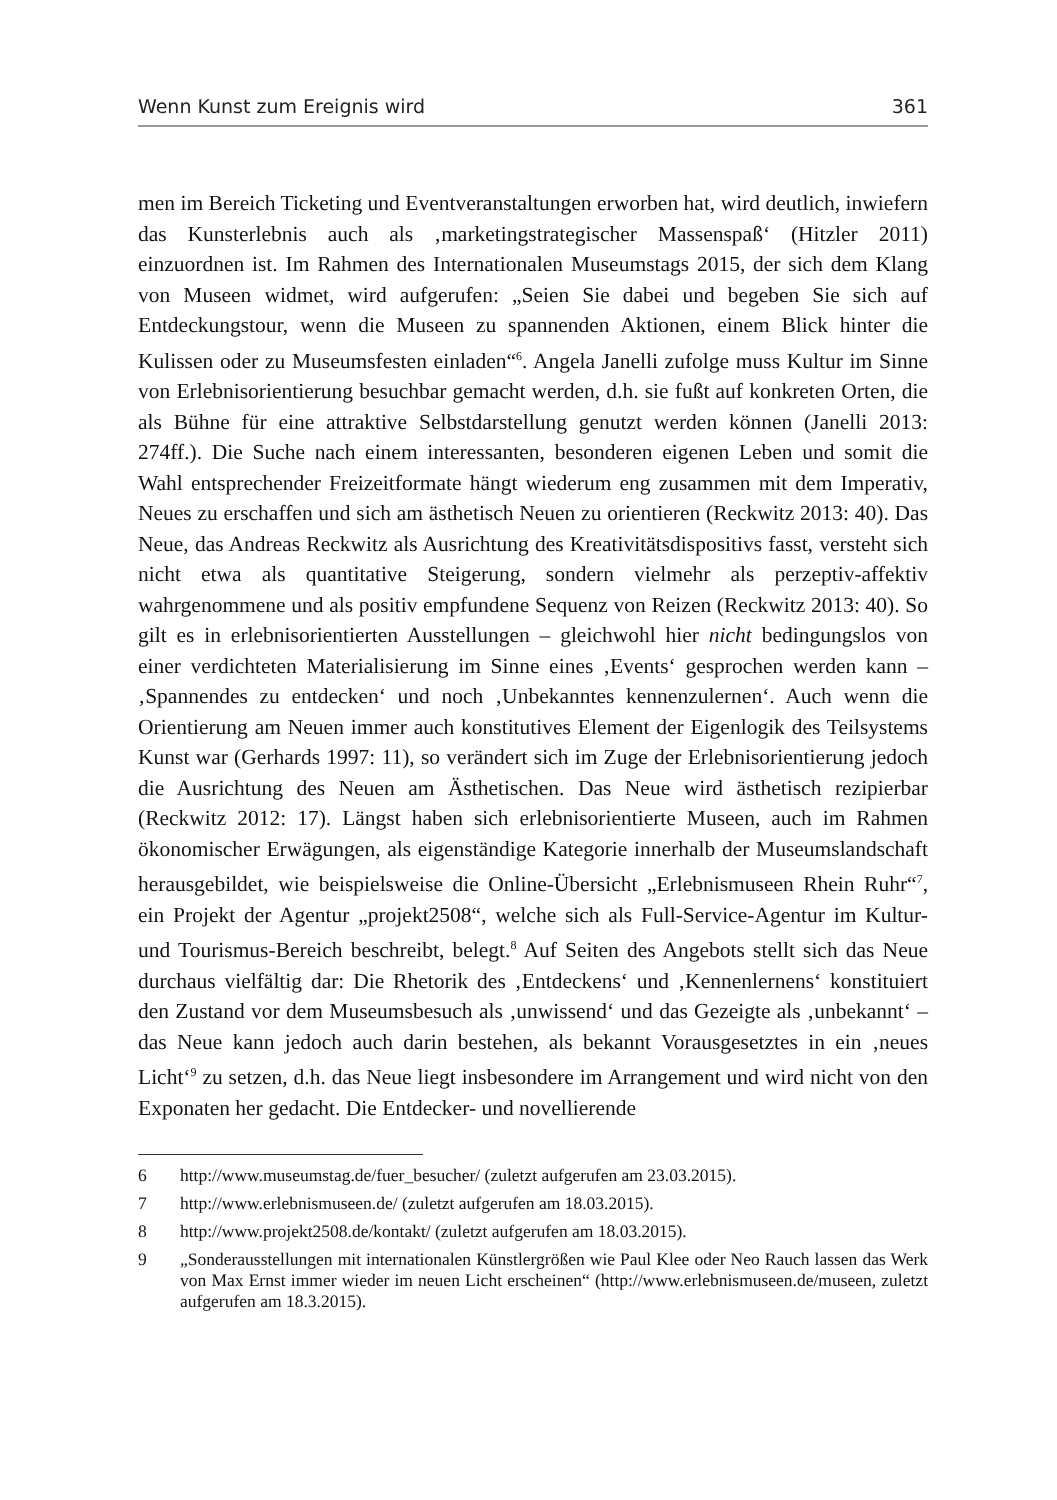Wenn Kunst zum Ereignis wird 361
men im Bereich Ticketing und Eventveranstaltungen erworben hat, wird deutlich, inwiefern das Kunsterlebnis auch als ‚marketingstrategischer Massenspaß‘ (Hitzler 2011) einzuordnen ist. Im Rahmen des Internationalen Museumstags 2015, der sich dem Klang von Museen widmet, wird aufgerufen: „Seien Sie dabei und begeben Sie sich auf Entdeckungstour, wenn die Museen zu spannenden Aktionen, einem Blick hinter die Kulissen oder zu Museumsfesten einladen“<sup>6</sup>. Angela Janelli zufolge muss Kultur im Sinne von Erlebnisorientierung besuchbar gemacht werden, d.h. sie fußt auf konkreten Orten, die als Bühne für eine attraktive Selbstdarstellung genutzt werden können (Janelli 2013: 274ff.). Die Suche nach einem interessanten, besonderen eigenen Leben und somit die Wahl entsprechender Freizeitformate hängt wiederum eng zusammen mit dem Imperativ, Neues zu erschaffen und sich am ästhetisch Neuen zu orientieren (Reckwitz 2013: 40). Das Neue, das Andreas Reckwitz als Ausrichtung des Kreativitätsdispositivs fasst, versteht sich nicht etwa als quantitative Steigerung, sondern vielmehr als perzeptiv-affektiv wahrgenommene und als positiv empfundene Sequenz von Reizen (Reckwitz 2013: 40). So gilt es in erlebnisorientierten Ausstellungen – gleichwohl hier nicht bedingungslos von einer verdichteten Materialisierung im Sinne eines ‚Events‘ gesprochen werden kann – ‚Spannendes zu entdecken‘ und noch ‚Unbekanntes kennenzulernen‘. Auch wenn die Orientierung am Neuen immer auch konstitutives Element der Eigenlogik des Teilsystems Kunst war (Gerhards 1997: 11), so verändert sich im Zuge der Erlebnisorientierung jedoch die Ausrichtung des Neuen am Ästhetischen. Das Neue wird ästhetisch rezipierbar (Reckwitz 2012: 17). Längst haben sich erlebnisorientierte Museen, auch im Rahmen ökonomischer Erwägungen, als eigenständige Kategorie innerhalb der Museumslandschaft herausgebildet, wie beispielsweise die Online-Übersicht „Erlebnismuseen Rhein Ruhr“<sup>7</sup>, ein Projekt der Agentur „projekt2508“, welche sich als Full-Service-Agentur im Kultur- und Tourismus-Bereich beschreibt, belegt.<sup>8</sup> Auf Seiten des Angebots stellt sich das Neue durchaus vielfältig dar: Die Rhetorik des ‚Entdeckens‘ und ‚Kennenlernens‘ konstituiert den Zustand vor dem Museumsbesuch als ‚unwissend‘ und das Gezeigte als ‚unbekannt‘ – das Neue kann jedoch auch darin bestehen, als bekannt Vorausgesetztes in ein ‚neues Licht‘<sup>9</sup> zu setzen, d.h. das Neue liegt insbesondere im Arrangement und wird nicht von den Exponaten her gedacht. Die Entdecker- und novellierende
6 http://www.museumstag.de/fuer_besucher/ (zuletzt aufgerufen am 23.03.2015).
7 http://www.erlebnismuseen.de/ (zuletzt aufgerufen am 18.03.2015).
8 http://www.projekt2508.de/kontakt/ (zuletzt aufgerufen am 18.03.2015).
9 „Sonderausstellungen mit internationalen Künstlergrößen wie Paul Klee oder Neo Rauch lassen das Werk von Max Ernst immer wieder im neuen Licht erscheinen“ (http://www.erlebnismuseen.de/museen, zuletzt aufgerufen am 18.3.2015).